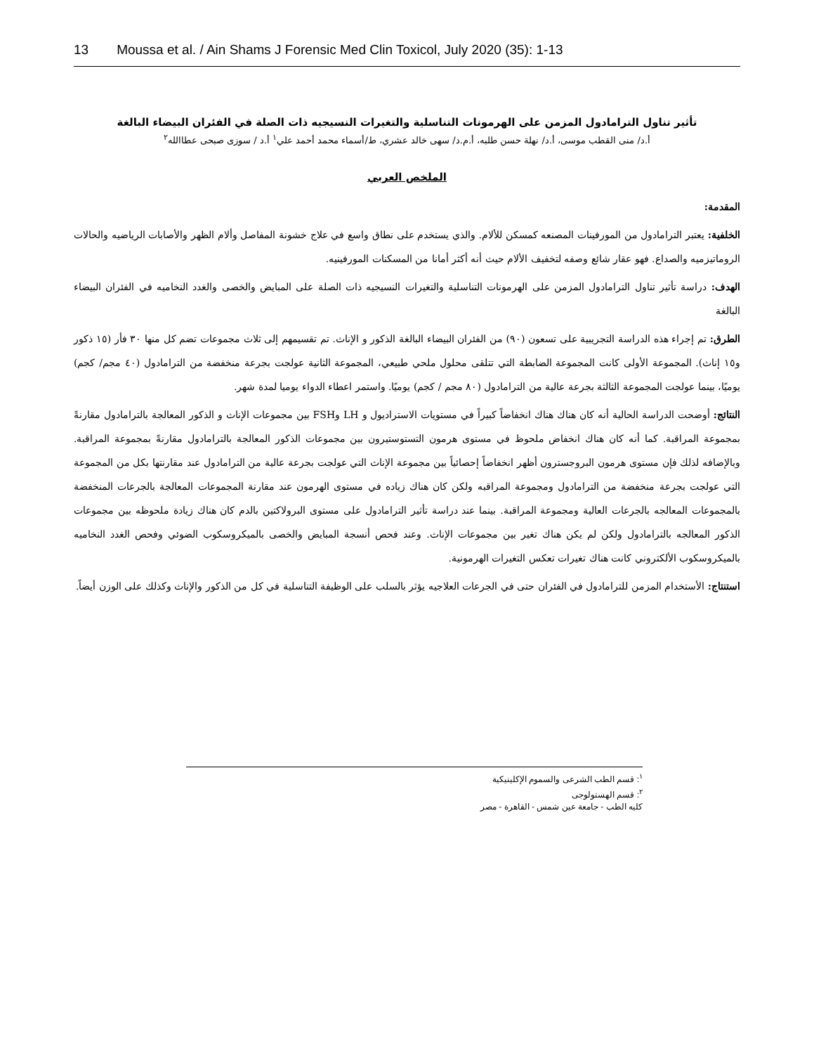13 Moussa et al. / Ain Shams J Forensic Med Clin Toxicol, July 2020 (35): 1-13
تأثير تناول الترامادول المزمن على الهرمونات التناسلية والتغيرات النسيجيه ذات الصلة في الفئران البيضاء البالغة
أ.د/ منى القطب موسى، أ.د/ نهلة حسن طلبه، أ.م.د/ سهى خالد عشري، ط/أسماء محمد أحمد علي<sup>١</sup> أ.د / سوزى صبحى عطاالله<sup>٢</sup>
الملخص العربي
المقدمة:
الخلفية: يعتبر الترامادول من المورفينات المصنعه كمسكن للألام. والذي يستخدم على نطاق واسع في علاج خشونة المفاصل وألام الظهر والأصابات الرياضيه والحالات الروماتيزميه والصداع. فهو عقار شائع وصفه لتخفيف الألام حيث أنه أكثر أمانا من المسكنات المورفينيه.
الهدف: دراسة تأثير تناول الترامادول المزمن على الهرمونات التناسلية والتغيرات النسيجيه ذات الصلة على المبايض والخصى والغدد النخاميه في الفئران البيضاء البالغة
الطرق: تم إجراء هذه الدراسة التجريبية على تسعون (٩٠) من الفئران البيضاء البالغة الذكور و الإناث. تم تقسيمهم إلى ثلاث مجموعات تضم كل منها ٣٠ فأر (١٥ ذكور و١٥ إناث). المجموعة الأولى كانت المجموعة الضابطة التي تتلقى محلول ملحي طبيعي، المجموعة الثانية عولجت بجرعة منخفضة من الترامادول (٤٠ مجم/ كجم) يوميًا، بينما عولجت المجموعة الثالثة بجرعة عالية من الترامادول (٨٠ مجم / كجم) يوميًا. واستمر اعطاء الدواء يوميا لمدة شهر.
النتائج: أوضحت الدراسة الحالية أنه كان هناك هناك انخفاضاً كبيراً في مستويات الاستراديول و LH وFSH بين مجموعات الإناث و الذكور المعالجة بالترامادول مقارنةً بمجموعة المراقبة. كما أنه كان هناك انخفاض ملحوظ في مستوى هرمون التستوستيرون بين مجموعات الذكور المعالجة بالترامادول مقارنةً بمجموعة المراقبة. وبالإضافه لذلك فإن مستوى هرمون البروجسترون أظهر انخفاضاً إحصائياً بين مجموعة الإناث التي عولجت بجرعة عالية من الترامادول عند مقارنتها بكل من المجموعة التي عولجت بجرعة منخفضة من الترامادول ومجموعة المراقبه ولكن كان هناك زياده في مستوى الهرمون عند مقارنة المجموعات المعالجة بالجرعات المنخفضة بالمجموعات المعالجه بالجرعات العالية ومجموعة المراقبة. بينما عند دراسة تأثير الترامادول على مستوى البرولاكتين بالدم كان هناك زيادة ملحوظه بين مجموعات الذكور المعالجه بالترامادول ولكن لم يكن هناك تغير بين مجموعات الإناث. وعند فحص أنسجة المبايض والخصى بالميكروسكوب الضوئي وفحص الغدد النخاميه بالميكروسكوب الألكتروني كانت هناك تغيرات تعكس التغيرات الهرمونية.
استنتاج: الأستخدام المزمن للترامادول في الفئران حتى في الجرعات العلاجيه يؤثر بالسلب على الوظيفة التناسلية في كل من الذكور والإناث وكذلك على الوزن أيضاً.
<sup>١</sup>: قسم الطب الشرعى والسموم الإكلينيكية
<sup>٢</sup>: قسم الهستولوجى
كليه الطب - جامعة عين شمس - القاهرة - مصر